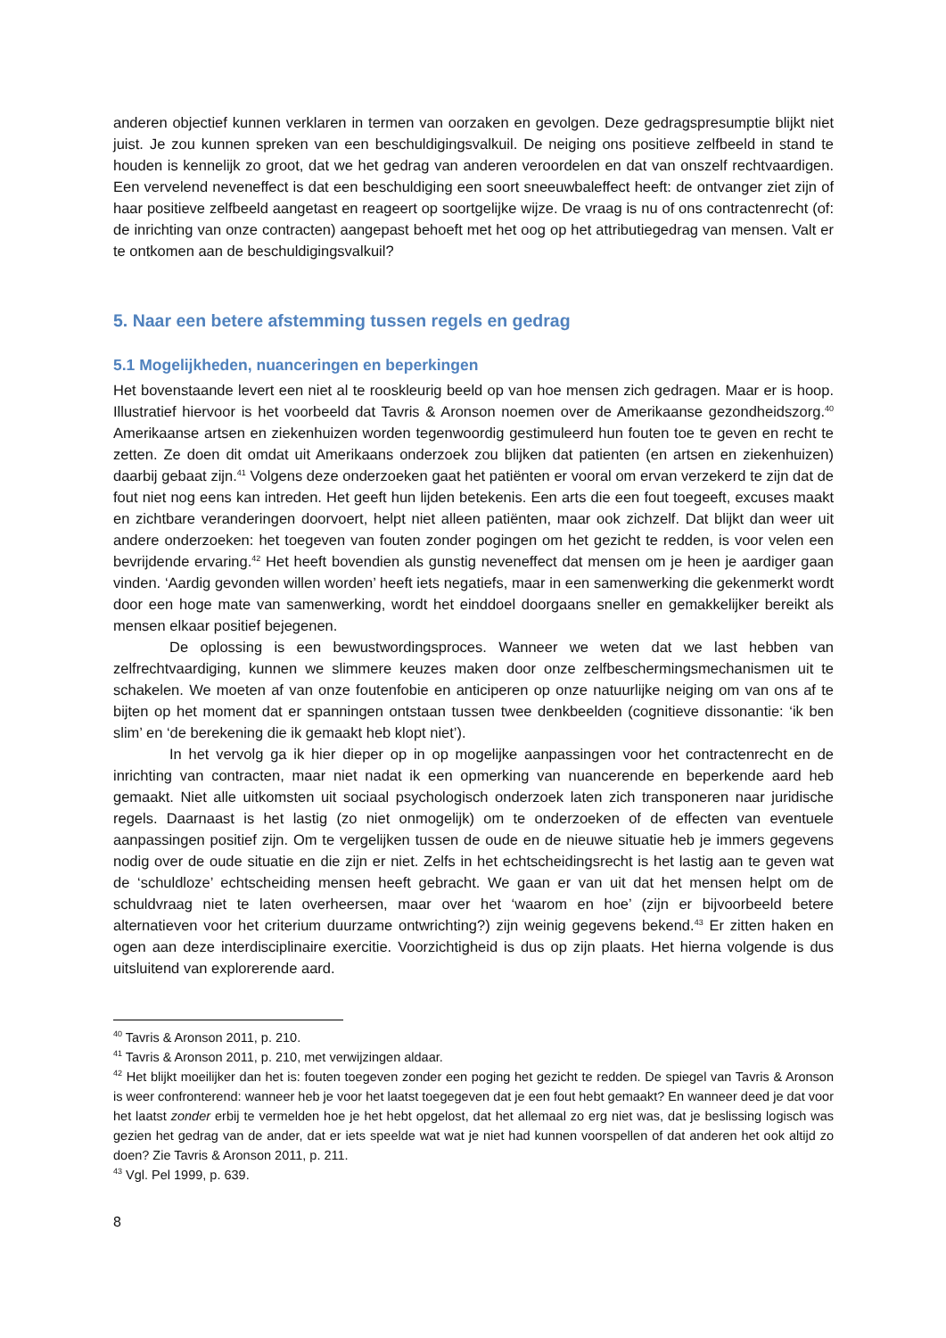anderen objectief kunnen verklaren in termen van oorzaken en gevolgen. Deze gedragspresumptie blijkt niet juist. Je zou kunnen spreken van een beschuldigingsvalkuil. De neiging ons positieve zelfbeeld in stand te houden is kennelijk zo groot, dat we het gedrag van anderen veroordelen en dat van onszelf rechtvaardigen. Een vervelend neveneffect is dat een beschuldiging een soort sneeuwbaleffect heeft: de ontvanger ziet zijn of haar positieve zelfbeeld aangetast en reageert op soortgelijke wijze. De vraag is nu of ons contractenrecht (of: de inrichting van onze contracten) aangepast behoeft met het oog op het attributiegedrag van mensen. Valt er te ontkomen aan de beschuldigingsvalkuil?
5. Naar een betere afstemming tussen regels en gedrag
5.1 Mogelijkheden, nuanceringen en beperkingen
Het bovenstaande levert een niet al te rooskleurig beeld op van hoe mensen zich gedragen. Maar er is hoop. Illustratief hiervoor is het voorbeeld dat Tavris & Aronson noemen over de Amerikaanse gezondheidszorg.<sup>40</sup> Amerikaanse artsen en ziekenhuizen worden tegenwoordig gestimuleerd hun fouten toe te geven en recht te zetten. Ze doen dit omdat uit Amerikaans onderzoek zou blijken dat patienten (en artsen en ziekenhuizen) daarbij gebaat zijn.<sup>41</sup> Volgens deze onderzoeken gaat het patiënten er vooral om ervan verzekerd te zijn dat de fout niet nog eens kan intreden. Het geeft hun lijden betekenis. Een arts die een fout toegeeft, excuses maakt en zichtbare veranderingen doorvoert, helpt niet alleen patiënten, maar ook zichzelf. Dat blijkt dan weer uit andere onderzoeken: het toegeven van fouten zonder pogingen om het gezicht te redden, is voor velen een bevrijdende ervaring.<sup>42</sup> Het heeft bovendien als gunstig neveneffect dat mensen om je heen je aardiger gaan vinden. ‘Aardig gevonden willen worden’ heeft iets negatiefs, maar in een samenwerking die gekenmerkt wordt door een hoge mate van samenwerking, wordt het einddoel doorgaans sneller en gemakkelijker bereikt als mensen elkaar positief bejegenen.
De oplossing is een bewustwordingsproces. Wanneer we weten dat we last hebben van zelfrechtvaardiging, kunnen we slimmere keuzes maken door onze zelfbeschermingsmechanismen uit te schakelen. We moeten af van onze foutenfobie en anticiperen op onze natuurlijke neiging om van ons af te bijten op het moment dat er spanningen ontstaan tussen twee denkbeelden (cognitieve dissonantie: ‘ik ben slim’ en ‘de berekening die ik gemaakt heb klopt niet’).
In het vervolg ga ik hier dieper op in op mogelijke aanpassingen voor het contractenrecht en de inrichting van contracten, maar niet nadat ik een opmerking van nuancerende en beperkende aard heb gemaakt. Niet alle uitkomsten uit sociaal psychologisch onderzoek laten zich transponeren naar juridische regels. Daarnaast is het lastig (zo niet onmogelijk) om te onderzoeken of de effecten van eventuele aanpassingen positief zijn. Om te vergelijken tussen de oude en de nieuwe situatie heb je immers gegevens nodig over de oude situatie en die zijn er niet. Zelfs in het echtscheidingsrecht is het lastig aan te geven wat de ‘schuldloze’ echtscheiding mensen heeft gebracht. We gaan er van uit dat het mensen helpt om de schuldvraag niet te laten overheersen, maar over het ‘waarom en hoe’ (zijn er bijvoorbeeld betere alternatieven voor het criterium duurzame ontwrichting?) zijn weinig gegevens bekend.<sup>43</sup> Er zitten haken en ogen aan deze interdisciplinaire exercitie. Voorzichtigheid is dus op zijn plaats. Het hierna volgende is dus uitsluitend van explorerende aard.
<sup>40</sup> Tavris & Aronson 2011, p. 210.
<sup>41</sup> Tavris & Aronson 2011, p. 210, met verwijzingen aldaar.
<sup>42</sup> Het blijkt moeilijker dan het is: fouten toegeven zonder een poging het gezicht te redden. De spiegel van Tavris & Aronson is weer confronterend: wanneer heb je voor het laatst toegegeven dat je een fout hebt gemaakt? En wanneer deed je dat voor het laatst zonder erbij te vermelden hoe je het hebt opgelost, dat het allemaal zo erg niet was, dat je beslissing logisch was gezien het gedrag van de ander, dat er iets speelde wat wat je niet had kunnen voorspellen of dat anderen het ook altijd zo doen? Zie Tavris & Aronson 2011, p. 211.
<sup>43</sup> Vgl. Pel 1999, p. 639.
8